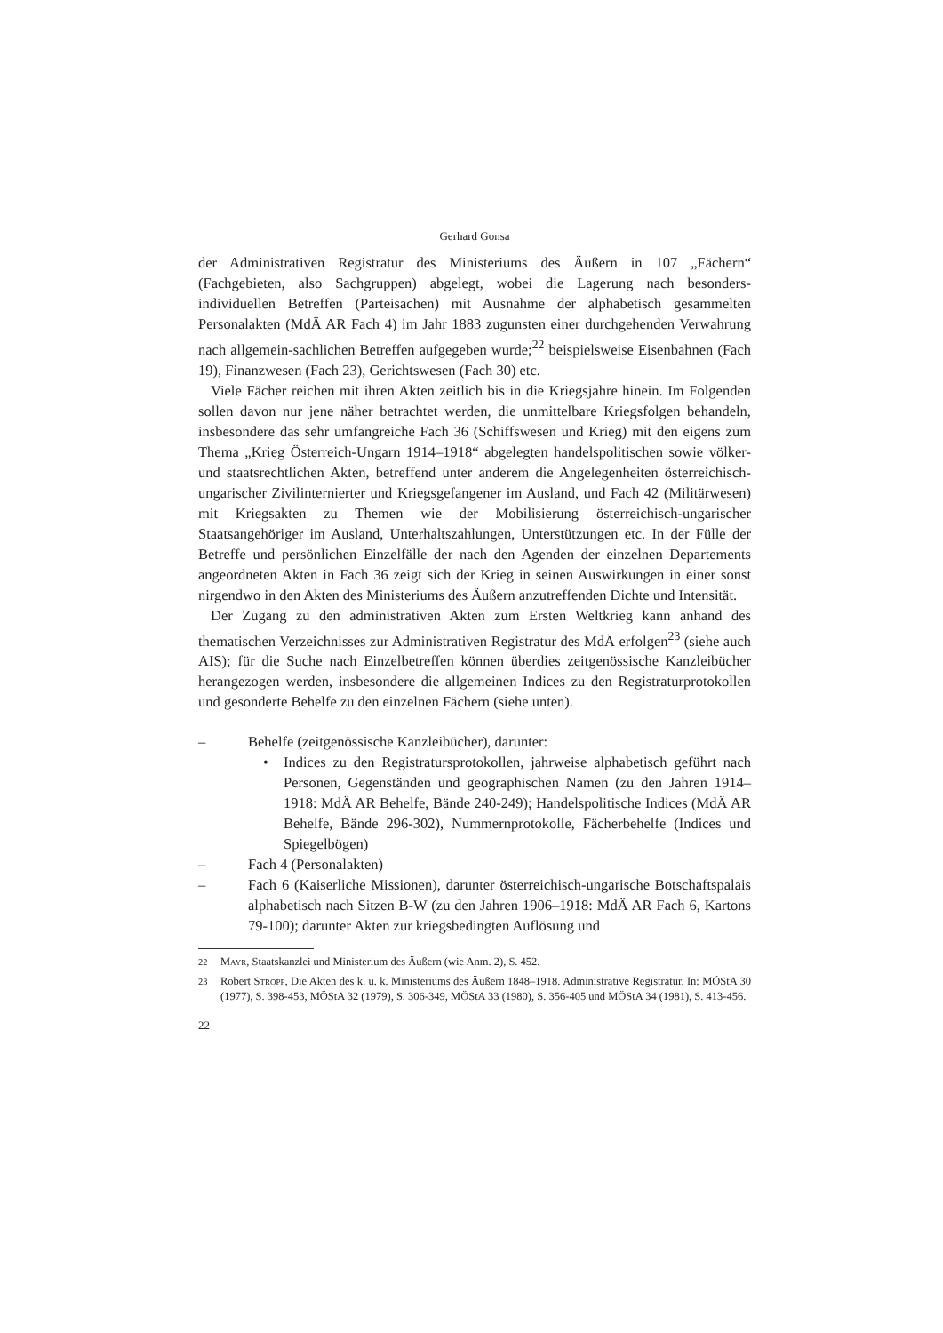Gerhard Gonsa
der Administrativen Registratur des Ministeriums des Äußern in 107 „Fächern“ (Fachgebieten, also Sachgruppen) abgelegt, wobei die Lagerung nach besonders-individuellen Betreffen (Parteisachen) mit Ausnahme der alphabetisch gesammelten Personalakten (MdÄ AR Fach 4) im Jahr 1883 zugunsten einer durchgehenden Verwahrung nach allgemein-sachlichen Betreffen aufgegeben wurde;<sup>22</sup> beispielsweise Eisenbahnen (Fach 19), Finanzwesen (Fach 23), Gerichtswesen (Fach 30) etc.
Viele Fächer reichen mit ihren Akten zeitlich bis in die Kriegsjahre hinein. Im Folgenden sollen davon nur jene näher betrachtet werden, die unmittelbare Kriegsfolgen behandeln, insbesondere das sehr umfangreiche Fach 36 (Schiffswesen und Krieg) mit den eigens zum Thema „Krieg Österreich-Ungarn 1914–1918“ abgelegten handelspolitischen sowie völker- und staatsrechtlichen Akten, betreffend unter anderem die Angelegenheiten österreichisch-ungarischer Zivilinternierter und Kriegsgefangener im Ausland, und Fach 42 (Militärwesen) mit Kriegsakten zu Themen wie der Mobilisierung österreichisch-ungarischer Staatsangehöriger im Ausland, Unterhaltszahlungen, Unterstützungen etc. In der Fülle der Betreffe und persönlichen Einzelfälle der nach den Agenden der einzelnen Departements angeordneten Akten in Fach 36 zeigt sich der Krieg in seinen Auswirkungen in einer sonst nirgendwo in den Akten des Ministeriums des Äußern anzutreffenden Dichte und Intensität.
Der Zugang zu den administrativen Akten zum Ersten Weltkrieg kann anhand des thematischen Verzeichnisses zur Administrativen Registratur des MdÄ erfolgen<sup>23</sup> (siehe auch AIS); für die Suche nach Einzelbetreffen können überdies zeitgenössische Kanzleibücher herangezogen werden, insbesondere die allgemeinen Indices zu den Registraturprotokollen und gesonderte Behelfe zu den einzelnen Fächern (siehe unten).
– Behelfe (zeitgenössische Kanzleibücher), darunter:
• Indices zu den Registratursprotokollen, jahrweise alphabetisch geführt nach Personen, Gegenständen und geographischen Namen (zu den Jahren 1914–1918: MdÄ AR Behelfe, Bände 240-249); Handelspolitische Indices (MdÄ AR Behelfe, Bände 296-302), Nummernprotokolle, Fächerbehelfe (Indices und Spiegelbögen)
– Fach 4 (Personalakten)
– Fach 6 (Kaiserliche Missionen), darunter österreichisch-ungarische Botschaftspalais alphabetisch nach Sitzen B-W (zu den Jahren 1906–1918: MdÄ AR Fach 6, Kartons 79-100); darunter Akten zur kriegsbedingten Auflösung und
<sup>22</sup> Mayr, Staatskanzlei und Ministerium des Äußern (wie Anm. 2), S. 452.
<sup>23</sup> Robert Stropp, Die Akten des k. u. k. Ministeriums des Äußern 1848–1918. Administrative Registratur. In: MÖStA 30 (1977), S. 398-453, MÖStA 32 (1979), S. 306-349, MÖStA 33 (1980), S. 356-405 und MÖStA 34 (1981), S. 413-456.
22